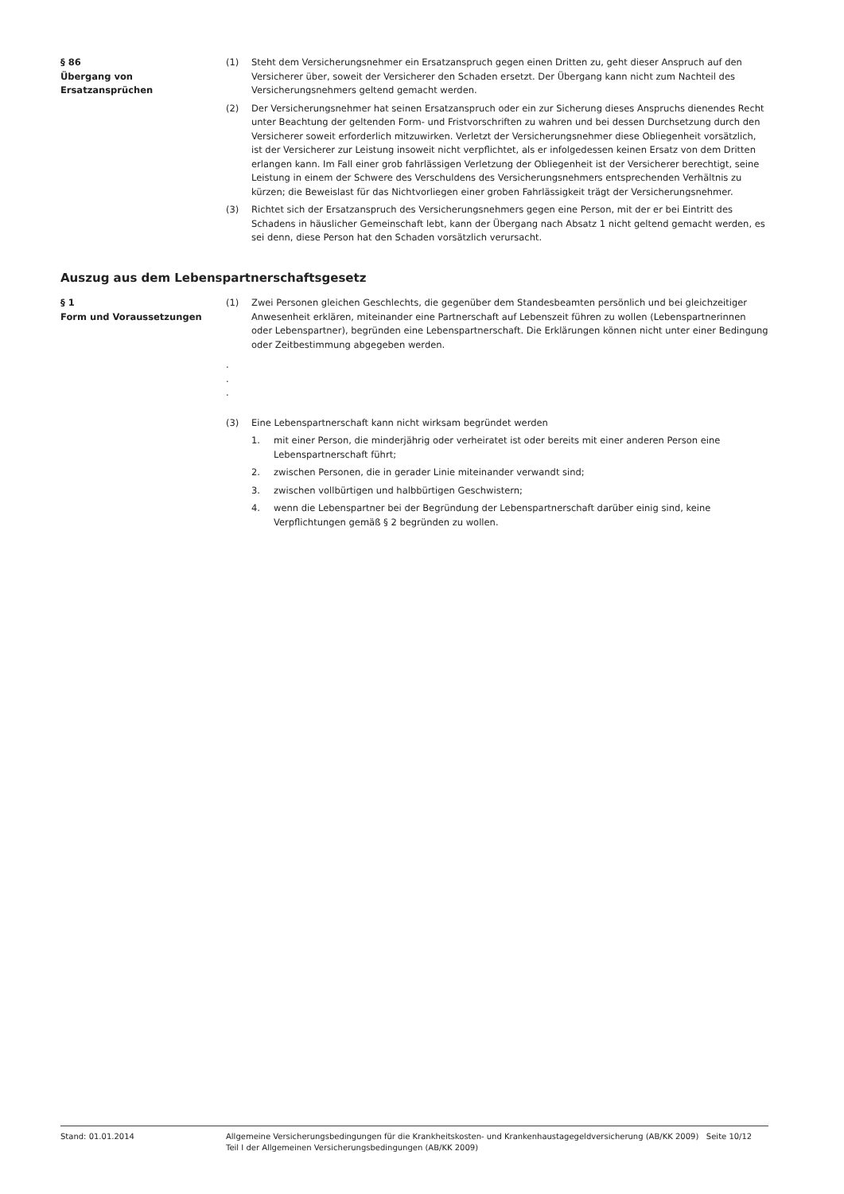§ 86
Übergang von
Ersatzansprüchen
(1) Steht dem Versicherungsnehmer ein Ersatzanspruch gegen einen Dritten zu, geht dieser Anspruch auf den Versicherer über, soweit der Versicherer den Schaden ersetzt. Der Übergang kann nicht zum Nachteil des Versicherungsnehmers geltend gemacht werden.
(2) Der Versicherungsnehmer hat seinen Ersatzanspruch oder ein zur Sicherung dieses Anspruchs dienendes Recht unter Beachtung der geltenden Form- und Fristvorschriften zu wahren und bei dessen Durchsetzung durch den Versicherer soweit erforderlich mitzuwirken. Verletzt der Versicherungsnehmer diese Obliegenheit vorsätzlich, ist der Versicherer zur Leistung insoweit nicht verpflichtet, als er infolgedessen keinen Ersatz von dem Dritten erlangen kann. Im Fall einer grob fahrlässigen Verletzung der Obliegenheit ist der Versicherer berechtigt, seine Leistung in einem der Schwere des Verschuldens des Versicherungsnehmers entsprechenden Verhältnis zu kürzen; die Beweislast für das Nichtvorliegen einer groben Fahrlässigkeit trägt der Versicherungsnehmer.
(3) Richtet sich der Ersatzanspruch des Versicherungsnehmers gegen eine Person, mit der er bei Eintritt des Schadens in häuslicher Gemeinschaft lebt, kann der Übergang nach Absatz 1 nicht geltend gemacht werden, es sei denn, diese Person hat den Schaden vorsätzlich verursacht.
Auszug aus dem Lebenspartnerschaftsgesetz
§ 1
Form und Voraussetzungen
(1) Zwei Personen gleichen Geschlechts, die gegenüber dem Standesbeamten persönlich und bei gleichzeitiger Anwesenheit erklären, miteinander eine Partnerschaft auf Lebenszeit führen zu wollen (Lebenspartnerinnen oder Lebenspartner), begründen eine Lebenspartnerschaft. Die Erklärungen können nicht unter einer Bedingung oder Zeitbestimmung abgegeben werden.
.
.
.
(3) Eine Lebenspartnerschaft kann nicht wirksam begründet werden
1. mit einer Person, die minderjährig oder verheiratet ist oder bereits mit einer anderen Person eine Lebenspartnerschaft führt;
2. zwischen Personen, die in gerader Linie miteinander verwandt sind;
3. zwischen vollbürtigen und halbbürtigen Geschwistern;
4. wenn die Lebenspartner bei der Begründung der Lebenspartnerschaft darüber einig sind, keine Verpflichtungen gemäß § 2 begründen zu wollen.
Stand: 01.01.2014 Allgemeine Versicherungsbedingungen für die Krankheitskosten- und Krankenhaustagegeldversicherung (AB/KK 2009) Seite 10/12
Teil I der Allgemeinen Versicherungsbedingungen (AB/KK 2009)